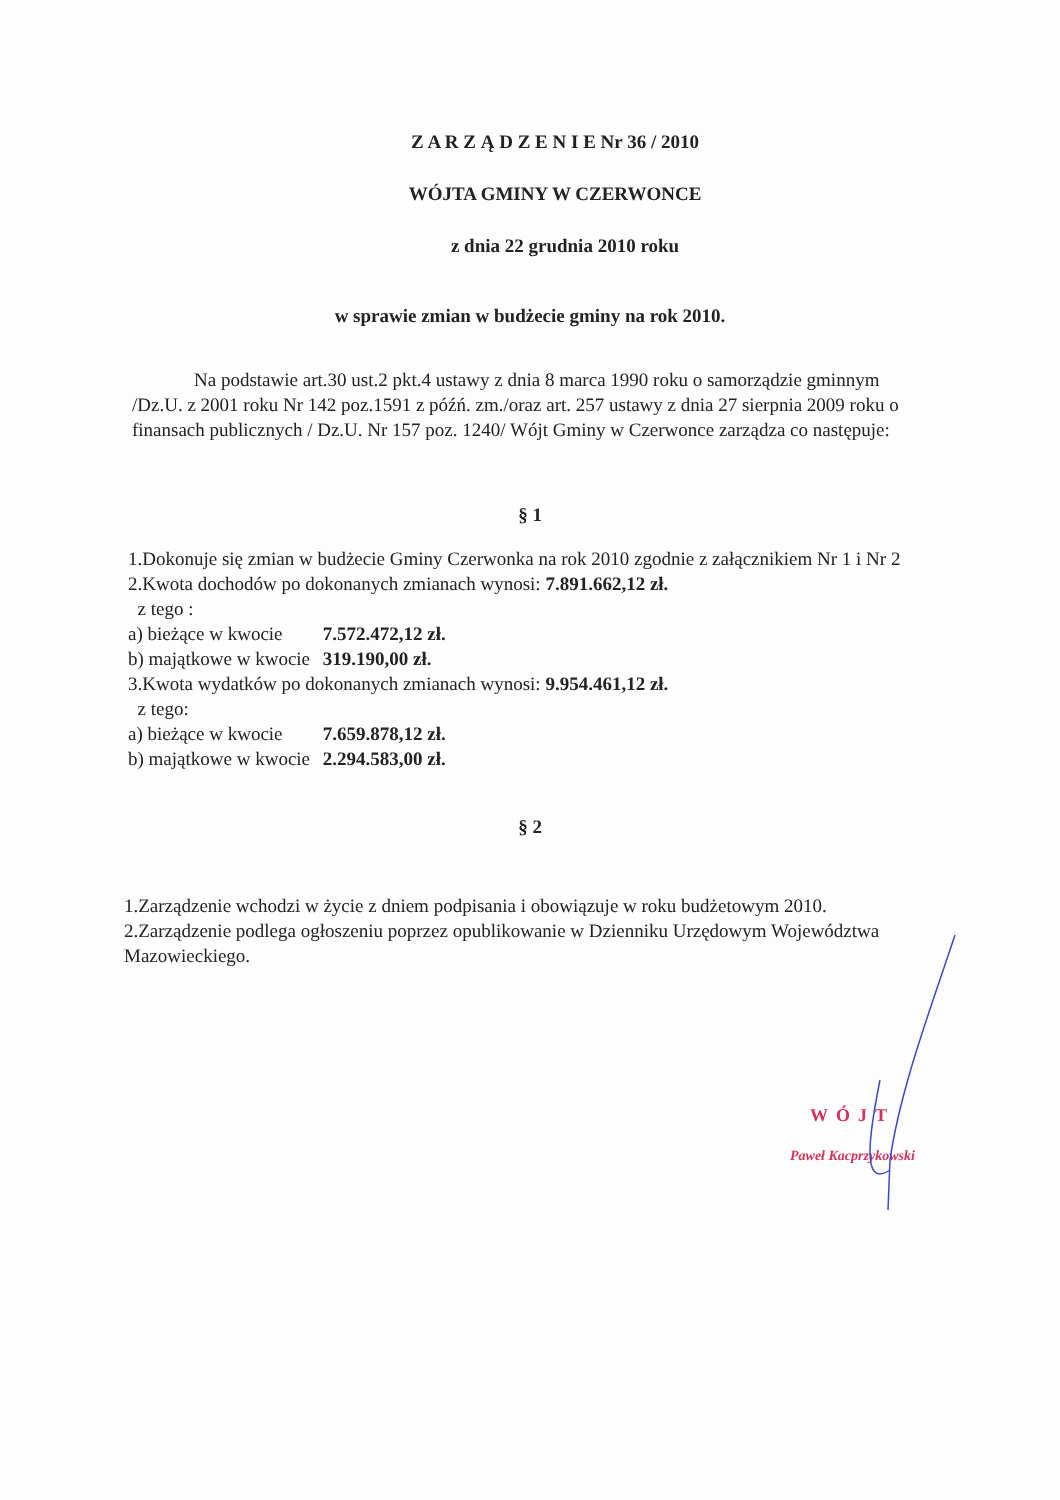Z A R Z Ą D Z E N I E Nr 36 / 2010
WÓJTA GMINY W CZERWONCE
z dnia 22 grudnia 2010 roku
w sprawie zmian w budżecie gminy na rok 2010.
Na podstawie art.30 ust.2 pkt.4 ustawy z dnia 8 marca 1990 roku o samorządzie gminnym /Dz.U. z 2001 roku Nr 142 poz.1591 z późń. zm./oraz art. 257 ustawy z dnia 27 sierpnia 2009 roku o finansach publicznych / Dz.U. Nr 157 poz. 1240/ Wójt Gminy w Czerwonce zarządza co następuje:
§ 1
1.Dokonuje się zmian w budżecie Gminy Czerwonka na rok 2010 zgodnie z załącznikiem Nr 1 i Nr 2
2.Kwota dochodów po dokonanych zmianach wynosi: 7.891.662,12 zł.
z tego :
a) bieżące w kwocie 7.572.472,12 zł.
b) majątkowe w kwocie 319.190,00 zł.
3.Kwota wydatków po dokonanych zmianach wynosi: 9.954.461,12 zł.
z tego:
a) bieżące w kwocie 7.659.878,12 zł.
b) majątkowe w kwocie 2.294.583,00 zł.
§ 2
1.Zarządzenie wchodzi w życie z dniem podpisania i obowiązuje w roku budżetowym 2010.
2.Zarządzenie podlega ogłoszeniu poprzez opublikowanie w Dzienniku Urzędowym Województwa Mazowieckiego.
WÓJT
Paweł Kacprzykowski